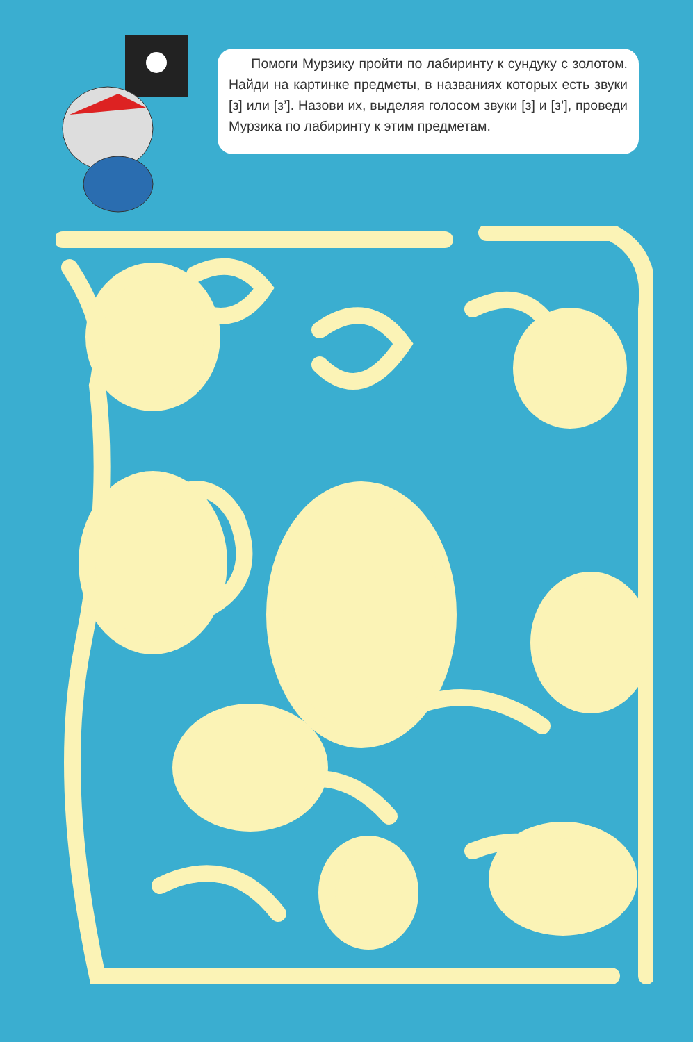Помоги Мурзику пройти по лабиринту к сундуку с золотом. Найди на картинке предметы, в названиях которых есть звуки [з] или [з’]. Назови их, выделяя голосом звуки [з] и [з’], проведи Мурзика по лабиринту к этим предметам.